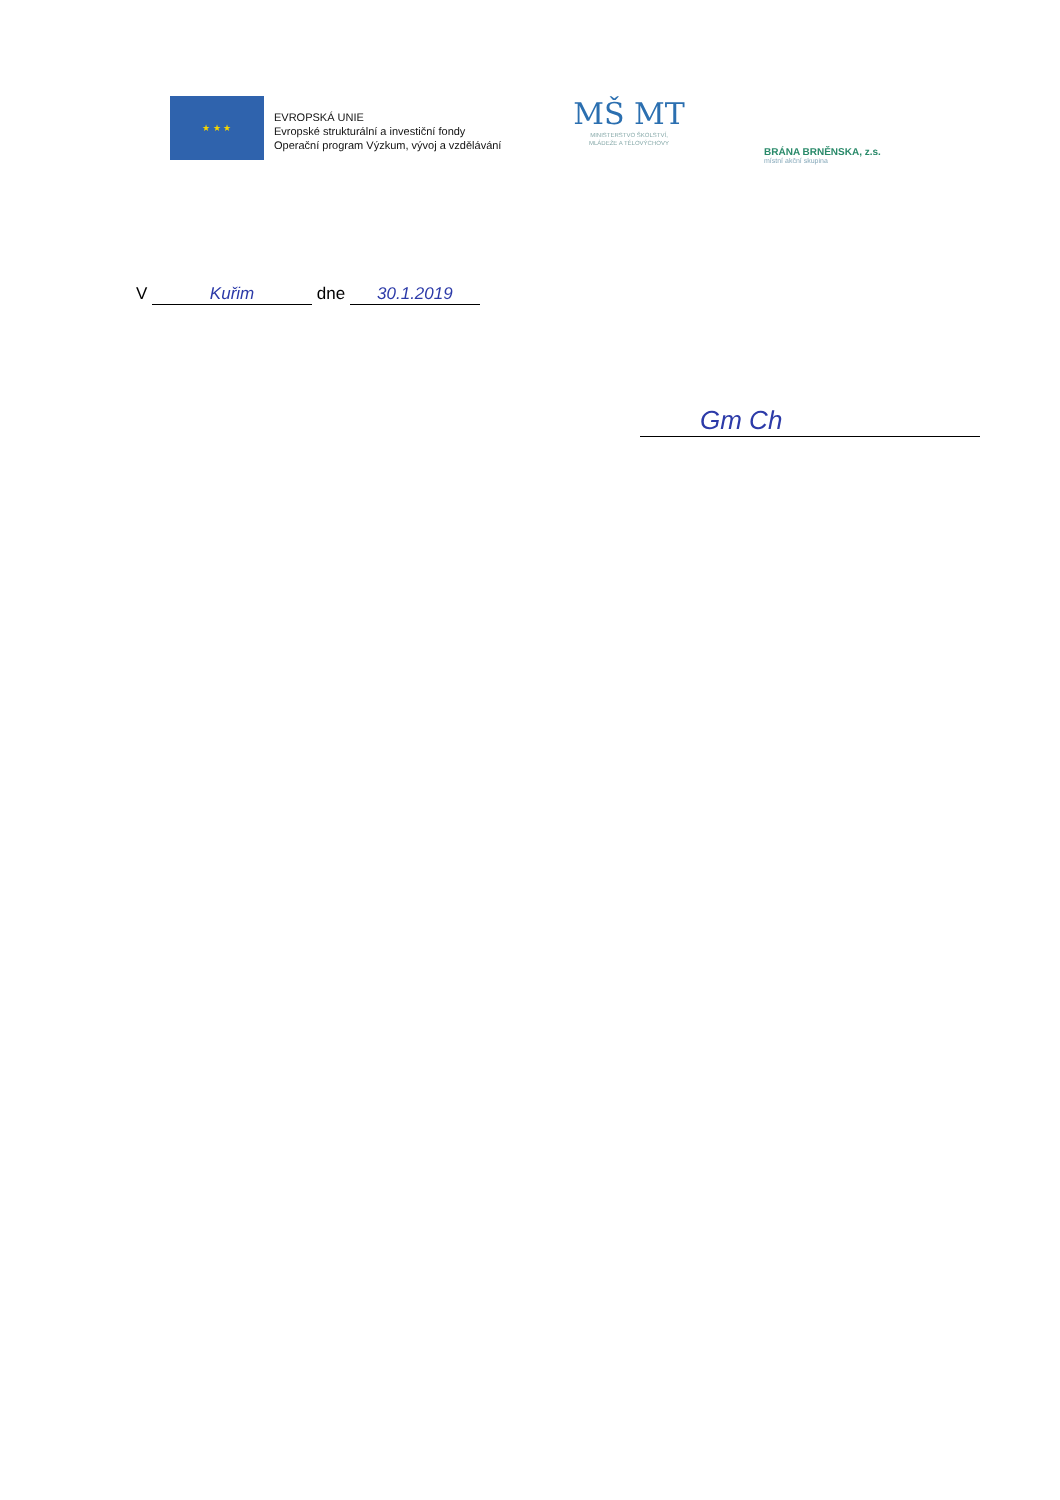★ ★ ★
EVROPSKÁ UNIE
Evropské strukturální a investiční fondy
Operační program Výzkum, vývoj a vzdělávání
MŠ MT
MINISTERSTVO ŠKOLSTVÍ,
MLÁDEŽE A TĚLOVÝCHOVY
BRÁNA BRNĚNSKA, z.s.
místní akční skupina
V Kuřim dne 30.1.2019
Gm Ch